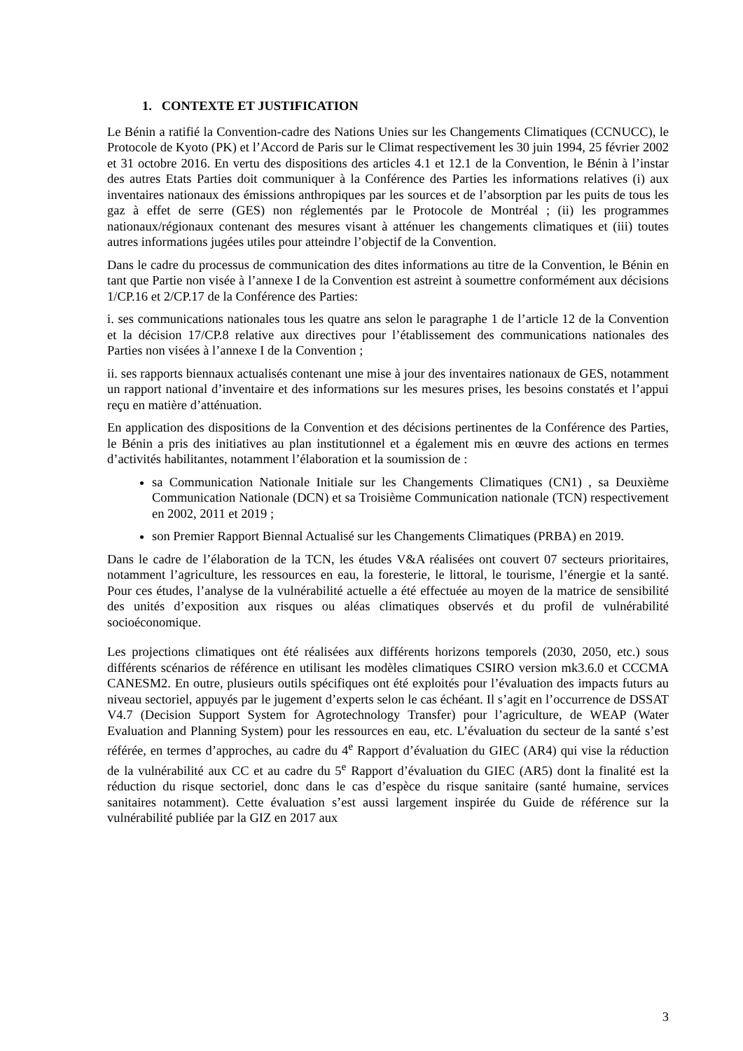1. CONTEXTE ET JUSTIFICATION
Le Bénin a ratifié la Convention-cadre des Nations Unies sur les Changements Climatiques (CCNUCC), le Protocole de Kyoto (PK) et l’Accord de Paris sur le Climat respectivement les 30 juin 1994, 25 février 2002 et 31 octobre 2016. En vertu des dispositions des articles 4.1 et 12.1 de la Convention, le Bénin à l’instar des autres Etats Parties doit communiquer à la Conférence des Parties les informations relatives (i) aux inventaires nationaux des émissions anthropiques par les sources et de l’absorption par les puits de tous les gaz à effet de serre (GES) non réglementés par le Protocole de Montréal ; (ii) les programmes nationaux/régionaux contenant des mesures visant à atténuer les changements climatiques et (iii) toutes autres informations jugées utiles pour atteindre l’objectif de la Convention.
Dans le cadre du processus de communication des dites informations au titre de la Convention, le Bénin en tant que Partie non visée à l’annexe I de la Convention est astreint à soumettre conformément aux décisions 1/CP.16 et 2/CP.17 de la Conférence des Parties:
i. ses communications nationales tous les quatre ans selon le paragraphe 1 de l’article 12 de la Convention et la décision 17/CP.8 relative aux directives pour l’établissement des communications nationales des Parties non visées à l’annexe I de la Convention ;
ii. ses rapports biennaux actualisés contenant une mise à jour des inventaires nationaux de GES, notamment un rapport national d’inventaire et des informations sur les mesures prises, les besoins constatés et l’appui reçu en matière d’atténuation.
En application des dispositions de la Convention et des décisions pertinentes de la Conférence des Parties, le Bénin a pris des initiatives au plan institutionnel et a également mis en œuvre des actions en termes d’activités habilitantes, notamment l’élaboration et la soumission de :
sa Communication Nationale Initiale sur les Changements Climatiques (CN1) , sa Deuxième Communication Nationale (DCN) et sa Troisième Communication nationale (TCN) respectivement en 2002, 2011 et 2019 ;
son Premier Rapport Biennal Actualisé sur les Changements Climatiques (PRBA) en 2019.
Dans le cadre de l’élaboration de la TCN, les études V&A réalisées ont couvert 07 secteurs prioritaires, notamment l’agriculture, les ressources en eau, la foresterie, le littoral, le tourisme, l’énergie et la santé. Pour ces études, l’analyse de la vulnérabilité actuelle a été effectuée au moyen de la matrice de sensibilité des unités d’exposition aux risques ou aléas climatiques observés et du profil de vulnérabilité socioéconomique.
Les projections climatiques ont été réalisées aux différents horizons temporels (2030, 2050, etc.) sous différents scénarios de référence en utilisant les modèles climatiques CSIRO version mk3.6.0 et CCCMA CANESM2. En outre, plusieurs outils spécifiques ont été exploités pour l’évaluation des impacts futurs au niveau sectoriel, appuyés par le jugement d’experts selon le cas échéant. Il s’agit en l’occurrence de DSSAT V4.7 (Decision Support System for Agrotechnology Transfer) pour l’agriculture, de WEAP (Water Evaluation and Planning System) pour les ressources en eau, etc. L’évaluation du secteur de la santé s’est référée, en termes d’approches, au cadre du 4<sup>e</sup> Rapport d’évaluation du GIEC (AR4) qui vise la réduction de la vulnérabilité aux CC et au cadre du 5<sup>e</sup> Rapport d’évaluation du GIEC (AR5) dont la finalité est la réduction du risque sectoriel, donc dans le cas d’espèce du risque sanitaire (santé humaine, services sanitaires notamment). Cette évaluation s’est aussi largement inspirée du Guide de référence sur la vulnérabilité publiée par la GIZ en 2017 aux
3